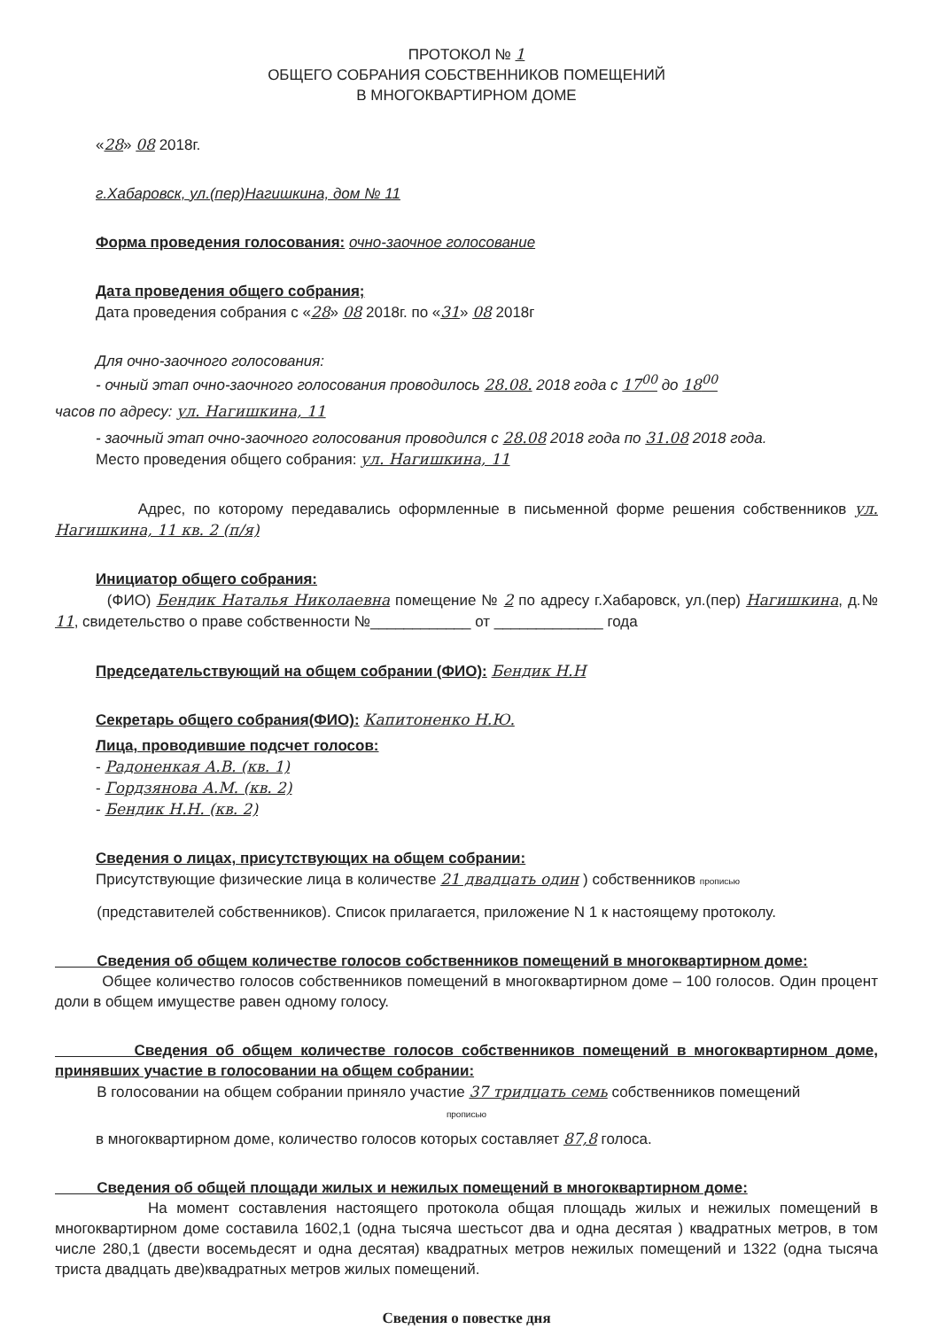ПРОТОКОЛ № 1
ОБЩЕГО СОБРАНИЯ СОБСТВЕННИКОВ ПОМЕЩЕНИЙ
В МНОГОКВАРТИРНОМ ДОМЕ
«28» 08 2018г.
г.Хабаровск, ул.(пер)Нагишкина, дом № 11
Форма проведения голосования: очно-заочное голосование
Дата проведения общего собрания;
Дата проведения собрания с «28» 08 2018г. по «31» 08 2018г
Для очно-заочного голосования:
- очный этап очно-заочного голосования проводилось 28.08. 2018 года с 17<sup>00</sup> до 18<sup>00</sup>
часов по адресу: ул. Нагишкина, 11
- заочный этап очно-заочного голосования проводился с 28.08 2018 года по 31.08 2018 года.
Место проведения общего собрания: ул. Нагишкина, 11
Адрес, по которому передавались оформленные в письменной форме решения собственников ул. Нагишкина, 11 кв. 2 (п/я)
Инициатор общего собрания:
(ФИО) Бендик Наталья Николаевна помещение № 2 по адресу г.Хабаровск, ул.(пер) Нагишкина, д.№ 11, свидетельство о праве собственности №____________ от _____________ года
Председательствующий на общем собрании (ФИО): Бендик Н.Н
Секретарь общего собрания(ФИО): Капитоненко Н.Ю.
Лица, проводившие подсчет голосов:
- Радоненкая А.В. (кв. 1)
- Гордзянова А.М. (кв. 2)
- Бендик Н.Н. (кв. 2)
Сведения о лицах, присутствующих на общем собрании:
Присутствующие физические лица в количестве 21 двадцать один ) собственников прописью
(представителей собственников). Список прилагается, приложение N 1 к настоящему протоколу.
Сведения об общем количестве голосов собственников помещений в многоквартирном доме:
Общее количество голосов собственников помещений в многоквартирном доме – 100 голосов. Один процент доли в общем имуществе равен одному голосу.
Сведения об общем количестве голосов собственников помещений в многоквартирном доме, принявших участие в голосовании на общем собрании:
В голосовании на общем собрании приняло участие 37 тридцать семь собственников помещений
прописью
в многоквартирном доме, количество голосов которых составляет 87,8 голоса.
Сведения об общей площади жилых и нежилых помещений в многоквартирном доме:
На момент составления настоящего протокола общая площадь жилых и нежилых помещений в многоквартирном доме составила 1602,1 (одна тысяча шестьсот два и одна десятая ) квадратных метров, в том числе 280,1 (двести восемьдесят и одна десятая) квадратных метров нежилых помещений и 1322 (одна тысяча триста двадцать две)квадратных метров жилых помещений.
Сведения о повестке дня